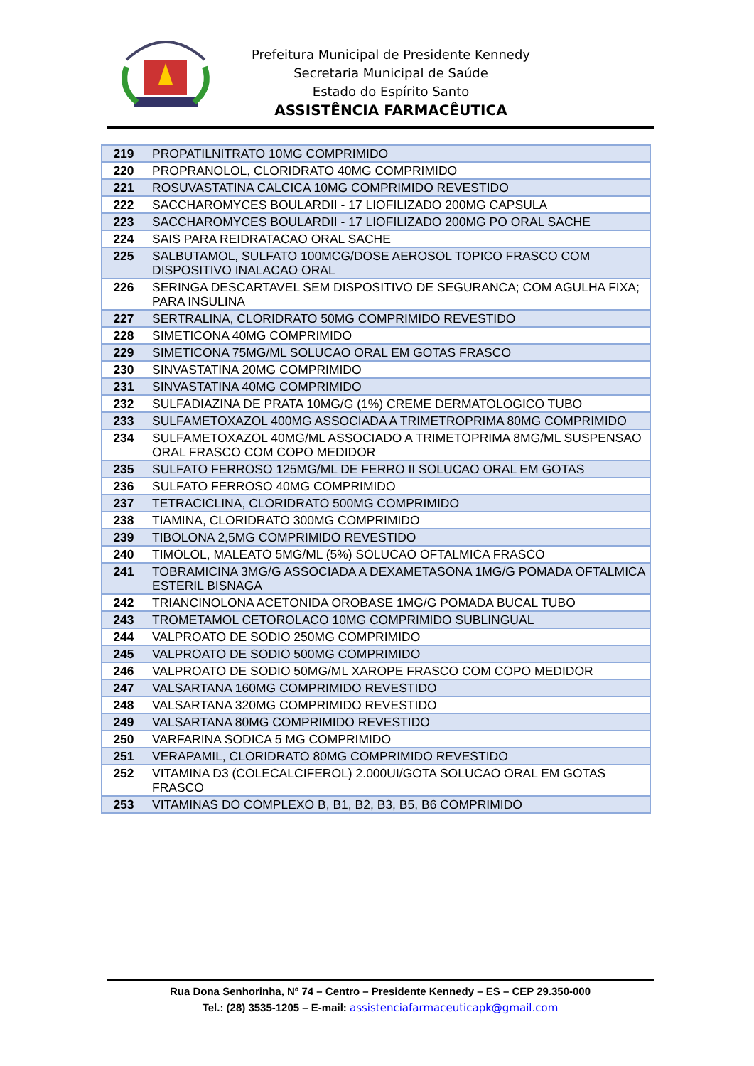Prefeitura Municipal de Presidente Kennedy
Secretaria Municipal de Saúde
Estado do Espírito Santo
ASSISTÊNCIA FARMACÊUTICA
| 219 | PROPATILNITRATO 10MG COMPRIMIDO |
| 220 | PROPRANOLOL, CLORIDRATO 40MG COMPRIMIDO |
| 221 | ROSUVASTATINA CALCICA 10MG COMPRIMIDO REVESTIDO |
| 222 | SACCHAROMYCES BOULARDII - 17 LIOFILIZADO 200MG CAPSULA |
| 223 | SACCHAROMYCES BOULARDII - 17 LIOFILIZADO 200MG PO ORAL SACHE |
| 224 | SAIS PARA REIDRATACAO ORAL SACHE |
| 225 | SALBUTAMOL, SULFATO 100MCG/DOSE AEROSOL TOPICO FRASCO COM DISPOSITIVO INALACAO ORAL |
| 226 | SERINGA DESCARTAVEL SEM DISPOSITIVO DE SEGURANCA; COM AGULHA FIXA; PARA INSULINA |
| 227 | SERTRALINA, CLORIDRATO 50MG COMPRIMIDO REVESTIDO |
| 228 | SIMETICONA 40MG COMPRIMIDO |
| 229 | SIMETICONA 75MG/ML SOLUCAO ORAL EM GOTAS FRASCO |
| 230 | SINVASTATINA 20MG COMPRIMIDO |
| 231 | SINVASTATINA 40MG COMPRIMIDO |
| 232 | SULFADIAZINA DE PRATA 10MG/G (1%) CREME DERMATOLOGICO TUBO |
| 233 | SULFAMETOXAZOL 400MG ASSOCIADA A TRIMETROPRIMA 80MG COMPRIMIDO |
| 234 | SULFAMETOXAZOL 40MG/ML ASSOCIADO A TRIMETOPRIMA 8MG/ML SUSPENSAO ORAL FRASCO COM COPO MEDIDOR |
| 235 | SULFATO FERROSO 125MG/ML DE FERRO II SOLUCAO ORAL EM GOTAS |
| 236 | SULFATO FERROSO 40MG COMPRIMIDO |
| 237 | TETRACICLINA, CLORIDRATO 500MG COMPRIMIDO |
| 238 | TIAMINA, CLORIDRATO 300MG COMPRIMIDO |
| 239 | TIBOLONA 2,5MG COMPRIMIDO REVESTIDO |
| 240 | TIMOLOL, MALEATO 5MG/ML (5%) SOLUCAO OFTALMICA FRASCO |
| 241 | TOBRAMICINA 3MG/G ASSOCIADA A DEXAMETASONA 1MG/G POMADA OFTALMICA ESTERIL BISNAGA |
| 242 | TRIANCINOLONA ACETONIDA OROBASE 1MG/G POMADA BUCAL TUBO |
| 243 | TROMETAMOL CETOROLACO 10MG COMPRIMIDO SUBLINGUAL |
| 244 | VALPROATO DE SODIO 250MG COMPRIMIDO |
| 245 | VALPROATO DE SODIO 500MG COMPRIMIDO |
| 246 | VALPROATO DE SODIO 50MG/ML XAROPE FRASCO COM COPO MEDIDOR |
| 247 | VALSARTANA 160MG COMPRIMIDO REVESTIDO |
| 248 | VALSARTANA 320MG COMPRIMIDO REVESTIDO |
| 249 | VALSARTANA 80MG COMPRIMIDO REVESTIDO |
| 250 | VARFARINA SODICA 5 MG COMPRIMIDO |
| 251 | VERAPAMIL, CLORIDRATO 80MG COMPRIMIDO REVESTIDO |
| 252 | VITAMINA D3 (COLECALCIFEROL) 2.000UI/GOTA SOLUCAO ORAL EM GOTAS FRASCO |
| 253 | VITAMINAS DO COMPLEXO B, B1, B2, B3, B5, B6 COMPRIMIDO |
Rua Dona Senhorinha, Nº 74 – Centro – Presidente Kennedy – ES – CEP 29.350-000
Tel.: (28) 3535-1205 – E-mail: assistenciafarmaceuticapk@gmail.com